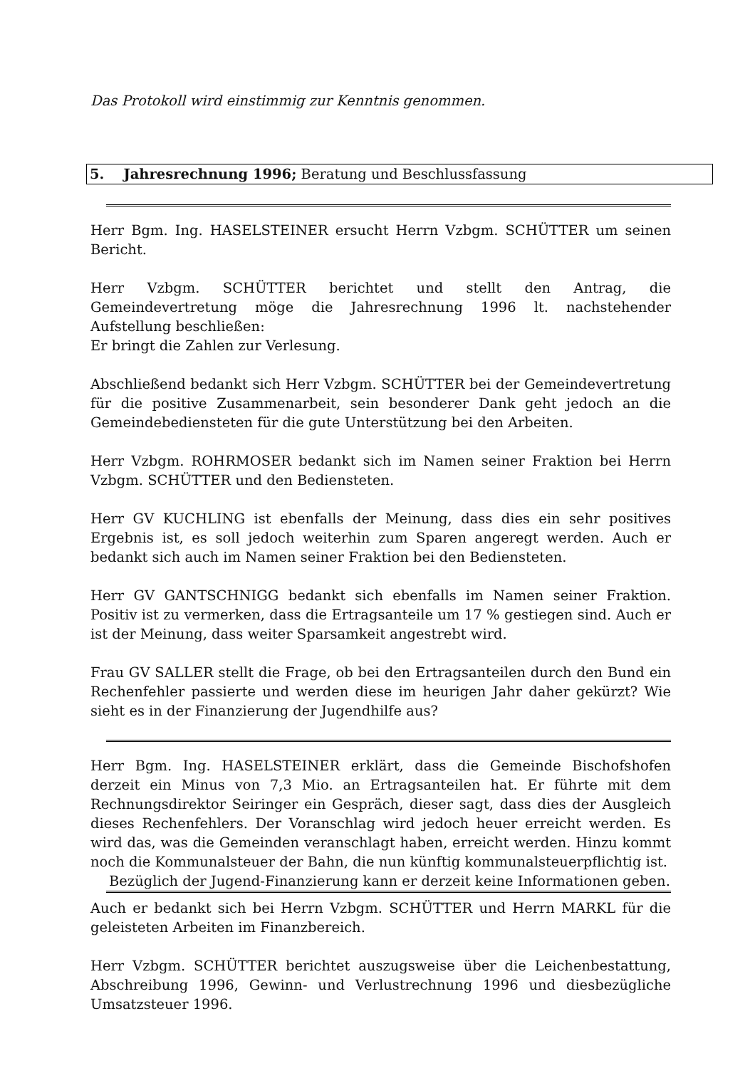Das Protokoll wird einstimmig zur Kenntnis genommen.
5. Jahresrechnung 1996; Beratung und Beschlussfassung
Herr Bgm. Ing. HASELSTEINER ersucht Herrn Vzbgm. SCHÜTTER um seinen Bericht.
Herr Vzbgm. SCHÜTTER berichtet und stellt den Antrag, die Gemeindevertretung möge die Jahresrechnung 1996 lt. nachstehender Aufstellung beschließen:
Er bringt die Zahlen zur Verlesung.
Abschließend bedankt sich Herr Vzbgm. SCHÜTTER bei der Gemeindevertretung für die positive Zusammenarbeit, sein besonderer Dank geht jedoch an die Gemeindebediensteten für die gute Unterstützung bei den Arbeiten.
Herr Vzbgm. ROHRMOSER bedankt sich im Namen seiner Fraktion bei Herrn Vzbgm. SCHÜTTER und den Bediensteten.
Herr GV KUCHLING ist ebenfalls der Meinung, dass dies ein sehr positives Ergebnis ist, es soll jedoch weiterhin zum Sparen angeregt werden. Auch er bedankt sich auch im Namen seiner Fraktion bei den Bediensteten.
Herr GV GANTSCHNIGG bedankt sich ebenfalls im Namen seiner Fraktion. Positiv ist zu vermerken, dass die Ertragsanteile um 17 % gestiegen sind. Auch er ist der Meinung, dass weiter Sparsamkeit angestrebt wird.
Frau GV SALLER stellt die Frage, ob bei den Ertragsanteilen durch den Bund ein Rechenfehler passierte und werden diese im heurigen Jahr daher gekürzt? Wie sieht es in der Finanzierung der Jugendhilfe aus?
Herr Bgm. Ing. HASELSTEINER erklärt, dass die Gemeinde Bischofshofen derzeit ein Minus von 7,3 Mio. an Ertragsanteilen hat. Er führte mit dem Rechnungsdirektor Seiringer ein Gespräch, dieser sagt, dass dies der Ausgleich dieses Rechenfehlers. Der Voranschlag wird jedoch heuer erreicht werden. Es wird das, was die Gemeinden veranschlagt haben, erreicht werden. Hinzu kommt noch die Kommunalsteuer der Bahn, die nun künftig kommunalsteuerpflichtig ist.
Bezüglich der Jugend-Finanzierung kann er derzeit keine Informationen geben.
Auch er bedankt sich bei Herrn Vzbgm. SCHÜTTER und Herrn MARKL für die geleisteten Arbeiten im Finanzbereich.
Herr Vzbgm. SCHÜTTER berichtet auszugsweise über die Leichenbestattung, Abschreibung 1996, Gewinn- und Verlustrechnung 1996 und diesbezügliche Umsatzsteuer 1996.